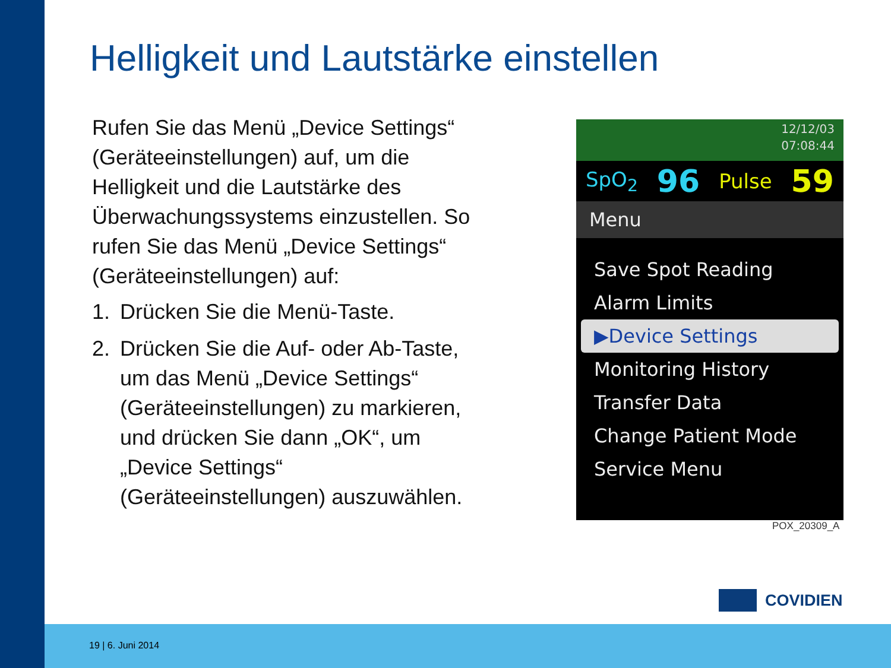Helligkeit und Lautstärke einstellen
Rufen Sie das Menü „Device Settings“ (Geräteeinstellungen) auf, um die Helligkeit und die Lautstärke des Überwachungssystems einzustellen. So rufen Sie das Menü „Device Settings“ (Geräteeinstellungen) auf:
1. Drücken Sie die Menü-Taste.
2. Drücken Sie die Auf- oder Ab-Taste, um das Menü „Device Settings“ (Geräteeinstellungen) zu markieren, und drücken Sie dann „OK“, um „Device Settings“ (Geräteeinstellungen) auszuwählen.
12/12/03
07:08:44
SpO<sub>2</sub> 96 Pulse 59
Menu
Save Spot Reading
Alarm Limits
▶Device Settings
Monitoring History
Transfer Data
Change Patient Mode
Service Menu
POX_20309_A
COVIDIEN
19 | 6. Juni 2014